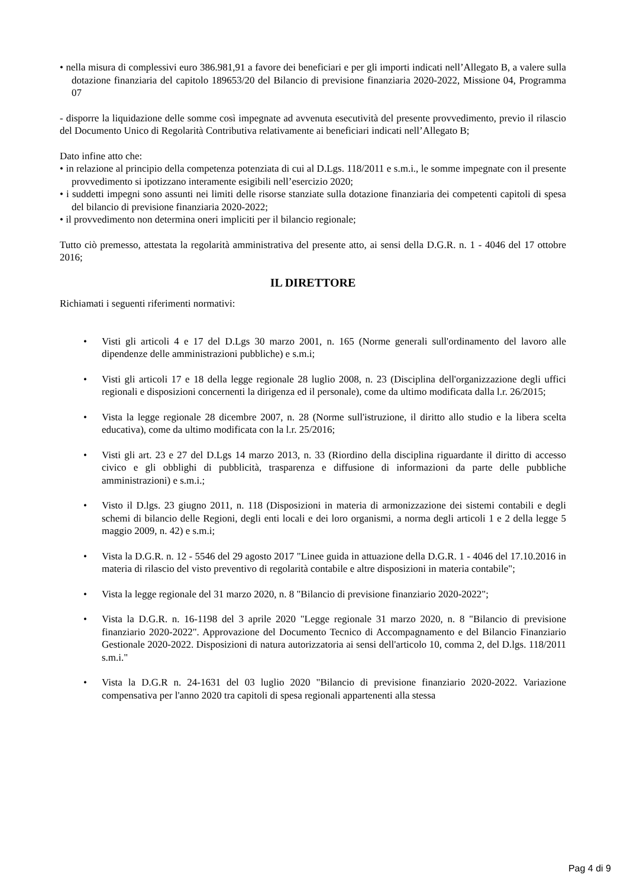• nella misura di complessivi euro 386.981,91 a favore dei beneficiari e per gli importi indicati nell’Allegato B, a valere sulla dotazione finanziaria del capitolo 189653/20 del Bilancio di previsione finanziaria 2020-2022, Missione 04, Programma 07
- disporre la liquidazione delle somme così impegnate ad avvenuta esecutività del presente provvedimento, previo il rilascio del Documento Unico di Regolarità Contributiva relativamente ai beneficiari indicati nell’Allegato B;
Dato infine atto che:
• in relazione al principio della competenza potenziata di cui al D.Lgs. 118/2011 e s.m.i., le somme impegnate con il presente provvedimento si ipotizzano interamente esigibili nell’esercizio 2020;
• i suddetti impegni sono assunti nei limiti delle risorse stanziate sulla dotazione finanziaria dei competenti capitoli di spesa del bilancio di previsione finanziaria 2020-2022;
• il provvedimento non determina oneri impliciti per il bilancio regionale;
Tutto ciò premesso, attestata la regolarità amministrativa del presente atto, ai sensi della D.G.R. n. 1 - 4046 del 17 ottobre 2016;
IL DIRETTORE
Richiamati i seguenti riferimenti normativi:
• Visti gli articoli 4 e 17 del D.Lgs 30 marzo 2001, n. 165 (Norme generali sull'ordinamento del lavoro alle dipendenze delle amministrazioni pubbliche) e s.m.i;
• Visti gli articoli 17 e 18 della legge regionale 28 luglio 2008, n. 23 (Disciplina dell'organizzazione degli uffici regionali e disposizioni concernenti la dirigenza ed il personale), come da ultimo modificata dalla l.r. 26/2015;
• Vista la legge regionale 28 dicembre 2007, n. 28 (Norme sull'istruzione, il diritto allo studio e la libera scelta educativa), come da ultimo modificata con la l.r. 25/2016;
• Visti gli art. 23 e 27 del D.Lgs 14 marzo 2013, n. 33 (Riordino della disciplina riguardante il diritto di accesso civico e gli obblighi di pubblicità, trasparenza e diffusione di informazioni da parte delle pubbliche amministrazioni) e s.m.i.;
• Visto il D.lgs. 23 giugno 2011, n. 118 (Disposizioni in materia di armonizzazione dei sistemi contabili e degli schemi di bilancio delle Regioni, degli enti locali e dei loro organismi, a norma degli articoli 1 e 2 della legge 5 maggio 2009, n. 42) e s.m.i;
• Vista la D.G.R. n. 12 - 5546 del 29 agosto 2017 "Linee guida in attuazione della D.G.R. 1 - 4046 del 17.10.2016 in materia di rilascio del visto preventivo di regolarità contabile e altre disposizioni in materia contabile";
• Vista la legge regionale del 31 marzo 2020, n. 8 "Bilancio di previsione finanziario 2020-2022";
• Vista la D.G.R. n. 16-1198 del 3 aprile 2020 "Legge regionale 31 marzo 2020, n. 8 "Bilancio di previsione finanziario 2020-2022". Approvazione del Documento Tecnico di Accompagnamento e del Bilancio Finanziario Gestionale 2020-2022. Disposizioni di natura autorizzatoria ai sensi dell'articolo 10, comma 2, del D.lgs. 118/2011 s.m.i."
• Vista la D.G.R n. 24-1631 del 03 luglio 2020 "Bilancio di previsione finanziario 2020-2022. Variazione compensativa per l'anno 2020 tra capitoli di spesa regionali appartenenti alla stessa
Pag 4 di 9